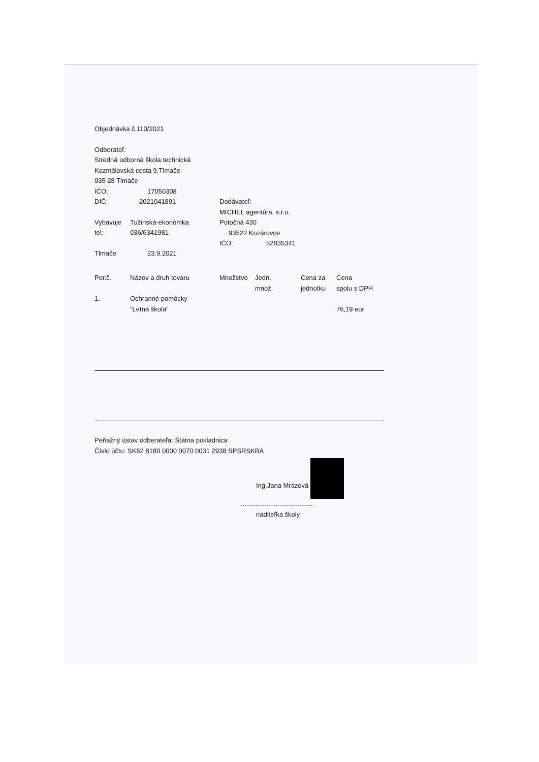Objednávka č.110/2021
Odberateľ:
Stredná odborná škola technická
Kozmálovská cesta 9,Tlmače
935 28 Tlmače
IČO: 17050308
DIČ: 2021041891
Vybavuje Tužinská-ekonómka
tel: 036/6341981
Tlmače 23.9.2021
Dodávateľ:
MICHEL agentúra, s.r.o.
Potočná 430
93522 Kozárovce
IČO: 52835341
| Por.č. | Názov a druh tovaru | Množstvo | Jedn. množ. | Cena za jednotku | Cena spolu s DPH |
| 1. | Ochranné pomôcky "Letná škola" | | | | 76,19 eur |
Peňažný ústav odberateľa: Štátna pokladnica
Číslo účtu: SK82 8180 0000 0070 0031 2938 SPSRSKBA
Ing.Jana Mrázová
........................................
riaditeľka školy